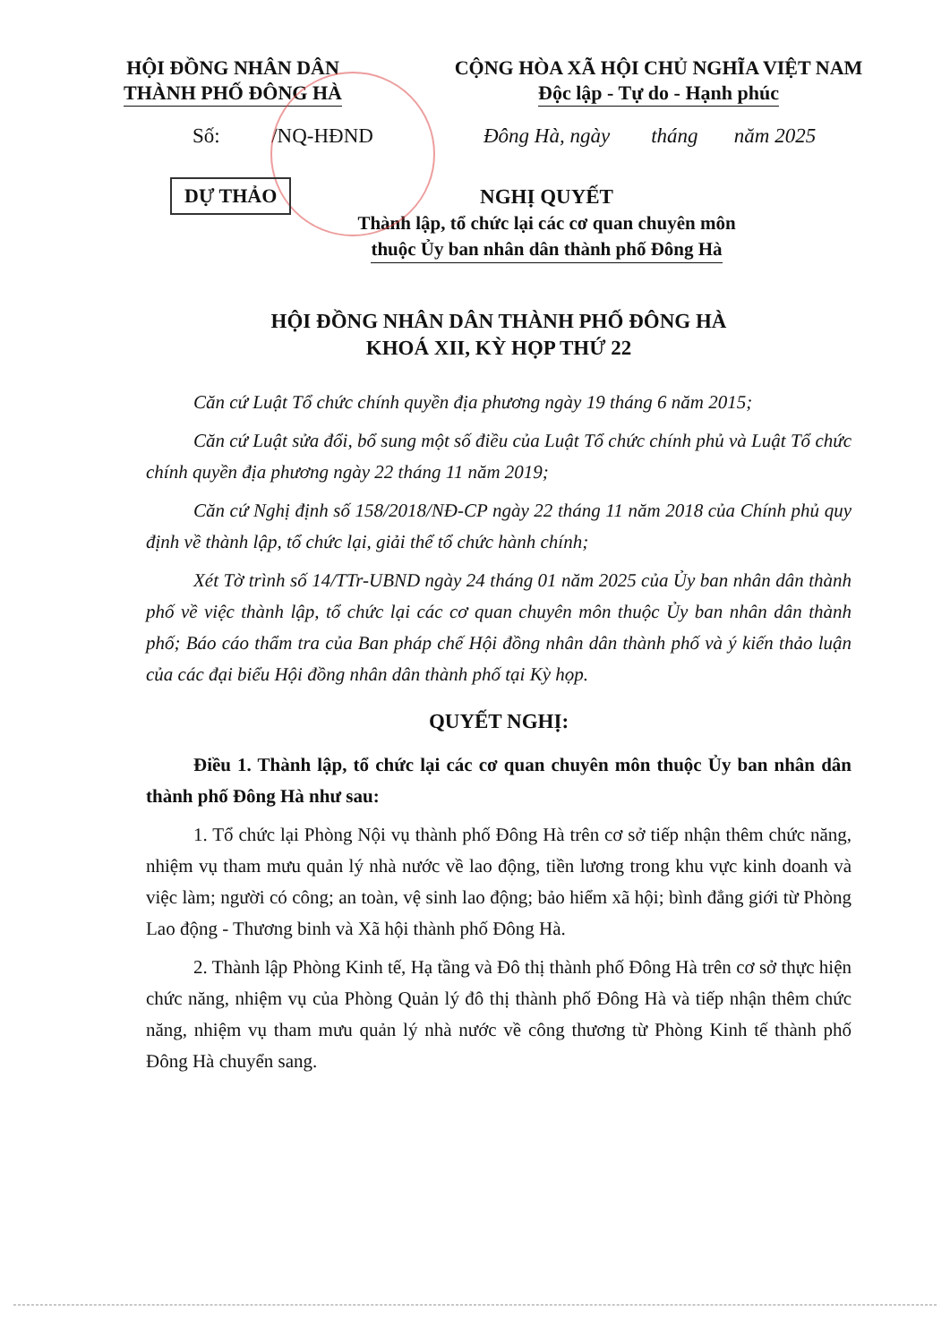HỘI ĐỒNG NHÂN DÂN
THÀNH PHỐ ĐÔNG HÀ
CỘNG HÒA XÃ HỘI CHỦ NGHĨA VIỆT NAM
Độc lập - Tự do - Hạnh phúc
Số: /NQ-HĐND Đông Hà, ngày tháng năm 2025
DỰ THẢO
NGHỊ QUYẾT
Thành lập, tổ chức lại các cơ quan chuyên môn
thuộc Ủy ban nhân dân thành phố Đông Hà
HỘI ĐỒNG NHÂN DÂN THÀNH PHỐ ĐÔNG HÀ
KHOÁ XII, KỲ HỌP THỨ 22
Căn cứ Luật Tổ chức chính quyền địa phương ngày 19 tháng 6 năm 2015;
Căn cứ Luật sửa đổi, bổ sung một số điều của Luật Tổ chức chính phủ và Luật Tổ chức chính quyền địa phương ngày 22 tháng 11 năm 2019;
Căn cứ Nghị định số 158/2018/NĐ-CP ngày 22 tháng 11 năm 2018 của Chính phủ quy định về thành lập, tổ chức lại, giải thể tổ chức hành chính;
Xét Tờ trình số 14/TTr-UBND ngày 24 tháng 01 năm 2025 của Ủy ban nhân dân thành phố về việc thành lập, tổ chức lại các cơ quan chuyên môn thuộc Ủy ban nhân dân thành phố; Báo cáo thẩm tra của Ban pháp chế Hội đồng nhân dân thành phố và ý kiến thảo luận của các đại biểu Hội đồng nhân dân thành phố tại Kỳ họp.
QUYẾT NGHỊ:
Điều 1. Thành lập, tổ chức lại các cơ quan chuyên môn thuộc Ủy ban nhân dân thành phố Đông Hà như sau:
1. Tổ chức lại Phòng Nội vụ thành phố Đông Hà trên cơ sở tiếp nhận thêm chức năng, nhiệm vụ tham mưu quản lý nhà nước về lao động, tiền lương trong khu vực kinh doanh và việc làm; người có công; an toàn, vệ sinh lao động; bảo hiểm xã hội; bình đẳng giới từ Phòng Lao động - Thương binh và Xã hội thành phố Đông Hà.
2. Thành lập Phòng Kinh tế, Hạ tầng và Đô thị thành phố Đông Hà trên cơ sở thực hiện chức năng, nhiệm vụ của Phòng Quản lý đô thị thành phố Đông Hà và tiếp nhận thêm chức năng, nhiệm vụ tham mưu quản lý nhà nước về công thương từ Phòng Kinh tế thành phố Đông Hà chuyển sang.